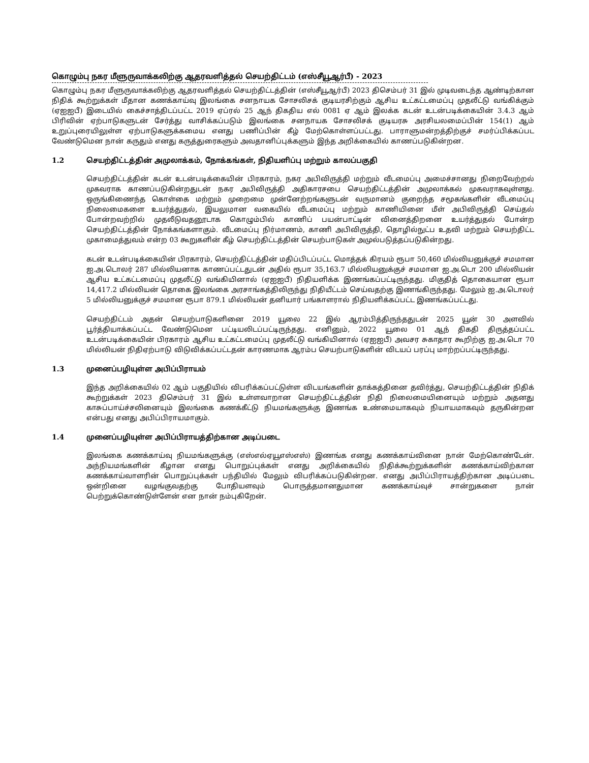கொழும்பு நகர மீளுருவாக்கலிற்கு ஆதரவளித்தல் செயற்திட்டம் (எஸ்சீயூஆர்பீ) - 2023
கொழும்பு நகர மீளுருவாக்கலிற்கு ஆதரவளித்தல் செயற்திட்டத்தின் (எஸ்சீயூஆர்பீ) 2023 திசெம்பர் 31 இல் முடிவடைந்த ஆண்டிற்கான நிதிக் கூற்றுக்கள் மீதான கணக்காய்வு இலங்கை சனநாயக சோசலிசக் குடியரசிற்கும் ஆசிய உட்கட்டமைப்பு முதலீட்டு வங்கிக்கும் (ஏஐஐபீ) இடையில் கைச்சாத்திடப்பட்ட 2019 ஏப்ரல் 25 ஆந் திகதிய எல் 0081 ஏ ஆம் இலக்க கடன் உடன்படிக்கையின் 3.4.3 ஆம் பிரிவின் ஏற்பாடுகளுடன் சேர்த்து வாசிக்கப்படும் இலங்கை சனநாயக சோசலிசக் குடியரசு அரசியலமைப்பின் 154(1) ஆம் உறுப்புரையிலுள்ள ஏற்பாடுகளுக்கமைய எனது பணிப்பின் கீழ் மேற்கொள்ளப்பட்டது. பாராளுமன்றத்திற்குச் சமர்ப்பிக்கப்பட வேண்டுமென நான் கருதும் எனது கருத்துரைகளும் அவதானிப்புக்களும் இந்த அறிக்கையில் காணப்படுகின்றன.
1.2 செயற்திட்டத்தின் அமுலாக்கம், நோக்கங்கள், நிதியளிப்பு மற்றும் காலப்பகுதி
செயற்திட்டத்தின் கடன் உடன்படிக்கையின் பிரகாரம், நகர அபிவிருத்தி மற்றும் வீடமைப்பு அமைச்சானது நிறைவேற்றல் முகவராக காணப்படுகின்றதுடன் நகர அபிவிருத்தி அதிகாரசபை செயற்திட்டத்தின் அமுலாக்கல் முகவராகவுள்ளது. ஒருங்கிணைந்த கொள்கை மற்றும் முறைமை முன்னேற்றங்களுடன் வருமானம் குறைந்த சமூகங்களின் வீடமைப்பு நிலைமைகளை உயர்த்துதல், இயலுமான வகையில் வீடமைப்பு மற்றும் காணியினை மீள் அபிவிருத்தி செய்தல் போன்றவற்றில் முதலீடுவதனூடாக கொழும்பில் காணிப் பயன்பாட்டின் வினைத்திறனை உயர்த்துதல் போன்ற செயற்திட்டத்தின் நோக்கங்களாகும். வீடமைப்பு நிர்மாணம், காணி அபிவிருத்தி, தொழில்நுட்ப உதவி மற்றும் செயற்திட்ட முகாமைத்துவம் என்ற 03 கூறுகளின் கீழ் செயற்திட்டத்தின் செயற்பாடுகள் அமுல்படுத்தப்படுகின்றது.
கடன் உடன்படிக்கையின் பிரகாரம், செயற்திட்டத்தின் மதிப்பிடப்பட்ட மொத்தக் கிரயம் ரூபா 50,460 மில்லியனுக்குச் சமமான ஐ.அ.டொலர் 287 மில்லியனாக காணப்பட்டதுடன் அதில் ரூபா 35,163.7 மில்லியனுக்குச் சமமான ஐ.அ.டொ 200 மில்லியன் ஆசிய உட்கட்டமைப்பு முதலீட்டு வங்கியினால் (ஏஐஐபீ) நிதியளிக்க இணங்கப்பட்டிருந்தது. மிகுதித் தொகையான ரூபா 14,417.2 மில்லியன் தொகை இலங்கை அரசாங்கத்திலிருந்து நிதியீட்டம் செய்வதற்கு இணங்கிருந்தது. மேலும் ஐ.அ.டொலர் 5 மில்லியனுக்குச் சமமான ரூபா 879.1 மில்லியன் தனியார் பங்காளரால் நிதியளிக்கப்பட்ட இணங்கப்பட்டது.
செயற்திட்டம் அதன் செயற்பாடுகளினை 2019 யூலை 22 இல் ஆரம்பித்திருந்ததுடன் 2025 யூன் 30 அளவில் பூர்த்தியாக்கப்பட்ட வேண்டுமென பட்டியலிடப்பட்டிருந்தது. எனினும், 2022 யூலை 01 ஆந் திகதி திருத்தப்பட்ட உடன்படிக்கையின் பிரகாரம் ஆசிய உட்கட்டமைப்பு முதலீட்டு வங்கியினால் (ஏஐஐபீ) அவசர சுகாதார கூறிற்கு ஐ.அ.டொ 70 மில்லியன் நிதிஏற்பாடு விடுவிக்கப்பட்டதன் காரணமாக ஆரம்ப செயற்பாடுகளின் விடயப் பரப்பு மாற்றப்பட்டிருந்தது.
1.3 முனைப்பழியுள்ள அபிப்பிராயம்
இந்த அறிக்கையில் 02 ஆம் பகுதியில் விபரிக்கப்பட்டுள்ள விடயங்களின் தாக்கத்தினை தவிர்த்து, செயற்திட்டத்தின் நிதிக் கூற்றுக்கள் 2023 திசெம்பர் 31 இல் உள்ளவாறான செயற்திட்டத்தின் நிதி நிலைமையினையும் மற்றும் அதனது காசுப்பாய்ச்சலினையும் இலங்கை கணக்கீட்டு நியமங்களுக்கு இணங்க உண்மையாகவும் நியாயமாகவும் தருகின்றன என்பது எனது அபிப்பிராயமாகும்.
1.4 முனைப்பழியுள்ள அபிப்பிராயத்திற்கான அடிப்படை
இலங்கை கணக்காய்வு நியமங்களுக்கு (எஸ்எல்ஏயூஎஸ்எஸ்) இணங்க எனது கணக்காய்வினை நான் மேற்கொண்டேன். அந்நியமங்களின் கீழான எனது பொறுப்புக்கள் எனது அறிக்கையில் நிதிக்கூற்றுக்களின் கணக்காய்விற்கான கணக்காய்வாளரின் பொறுப்புக்கள் பந்தியில் மேலும் விபரிக்கப்படுகின்றன. எனது அபிப்பிராயத்திற்கான அடிப்படை ஒன்றினை வழங்குவதற்கு போதியளவும் பொருத்தமானதுமான கணக்காய்வுச் சான்றுகளை நான் பெற்றுக்கொண்டுள்ளேன் என நான் நம்புகிறேன்.